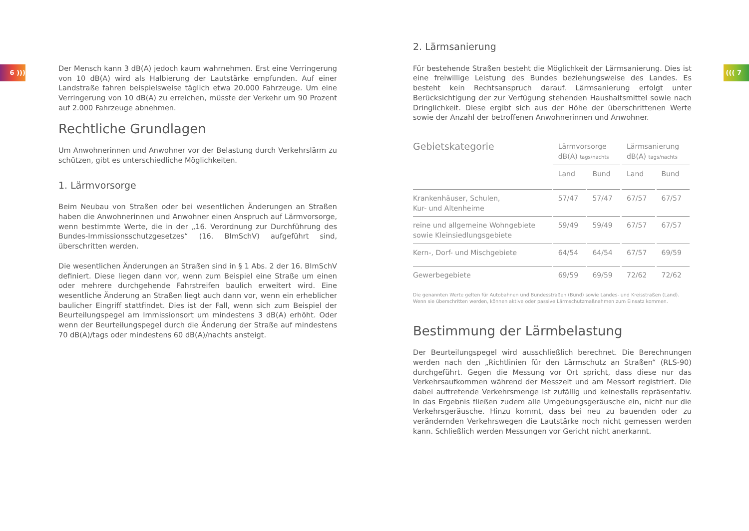6 ))) ((( 7
Der Mensch kann 3 dB(A) jedoch kaum wahrnehmen. Erst eine Verringerung von 10 dB(A) wird als Halbierung der Lautstärke empfunden. Auf einer Landstraße fahren beispielsweise täglich etwa 20.000 Fahrzeuge. Um eine Verringerung von 10 dB(A) zu erreichen, müsste der Verkehr um 90 Prozent auf 2.000 Fahrzeuge abnehmen.
Rechtliche Grundlagen
Um Anwohnerinnen und Anwohner vor der Belastung durch Verkehrslärm zu schützen, gibt es unterschiedliche Möglichkeiten.
1. Lärmvorsorge
Beim Neubau von Straßen oder bei wesentlichen Änderungen an Straßen haben die Anwohnerinnen und Anwohner einen Anspruch auf Lärmvorsorge, wenn bestimmte Werte, die in der „16. Verordnung zur Durchführung des Bundes-Immissionsschutzgesetzes“ (16. BImSchV) aufgeführt sind, überschritten werden.
Die wesentlichen Änderungen an Straßen sind in § 1 Abs. 2 der 16. BImSchV definiert. Diese liegen dann vor, wenn zum Beispiel eine Straße um einen oder mehrere durchgehende Fahrstreifen baulich erweitert wird. Eine wesentliche Änderung an Straßen liegt auch dann vor, wenn ein erheblicher baulicher Eingriff stattfindet. Dies ist der Fall, wenn sich zum Beispiel der Beurteilungspegel am Immissionsort um mindestens 3 dB(A) erhöht. Oder wenn der Beurteilungspegel durch die Änderung der Straße auf mindestens 70 dB(A)/tags oder mindestens 60 dB(A)/nachts ansteigt.
2. Lärmsanierung
Für bestehende Straßen besteht die Möglichkeit der Lärmsanierung. Dies ist eine freiwillige Leistung des Bundes beziehungsweise des Landes. Es besteht kein Rechtsanspruch darauf. Lärmsanierung erfolgt unter Berücksichtigung der zur Verfügung stehenden Haushaltsmittel sowie nach Dringlichkeit. Diese ergibt sich aus der Höhe der überschrittenen Werte sowie der Anzahl der betroffenen Anwohnerinnen und Anwohner.
| Gebietskategorie | Lärmvorsorge dB(A) tags/nachts | | Lärmsanierung dB(A) tags/nachts | |
| --- | --- | --- | --- | --- |
| | Land | Bund | Land | Bund |
| Krankenhäuser, Schulen, Kur- und Altenheime | 57/47 | 57/47 | 67/57 | 67/57 |
| reine und allgemeine Wohngebiete sowie Kleinsiedlungsgebiete | 59/49 | 59/49 | 67/57 | 67/57 |
| Kern-, Dorf- und Mischgebiete | 64/54 | 64/54 | 67/57 | 69/59 |
| Gewerbegebiete | 69/59 | 69/59 | 72/62 | 72/62 |
Die genannten Werte gelten für Autobahnen und Bundesstraßen (Bund) sowie Landes- und Kreisstraßen (Land).
Wenn sie überschritten werden, können aktive oder passive Lärmschutzmaßnahmen zum Einsatz kommen.
Bestimmung der Lärmbelastung
Der Beurteilungspegel wird ausschließlich berechnet. Die Berechnungen werden nach den „Richtlinien für den Lärmschutz an Straßen“ (RLS-90) durchgeführt. Gegen die Messung vor Ort spricht, dass diese nur das Verkehrsaufkommen während der Messzeit und am Messort registriert. Die dabei auftretende Verkehrsmenge ist zufällig und keinesfalls repräsentativ. In das Ergebnis fließen zudem alle Umgebungsgeräusche ein, nicht nur die Verkehrsgeräusche. Hinzu kommt, dass bei neu zu bauenden oder zu verändernden Verkehrswegen die Lautstärke noch nicht gemessen werden kann. Schließlich werden Messungen vor Gericht nicht anerkannt.